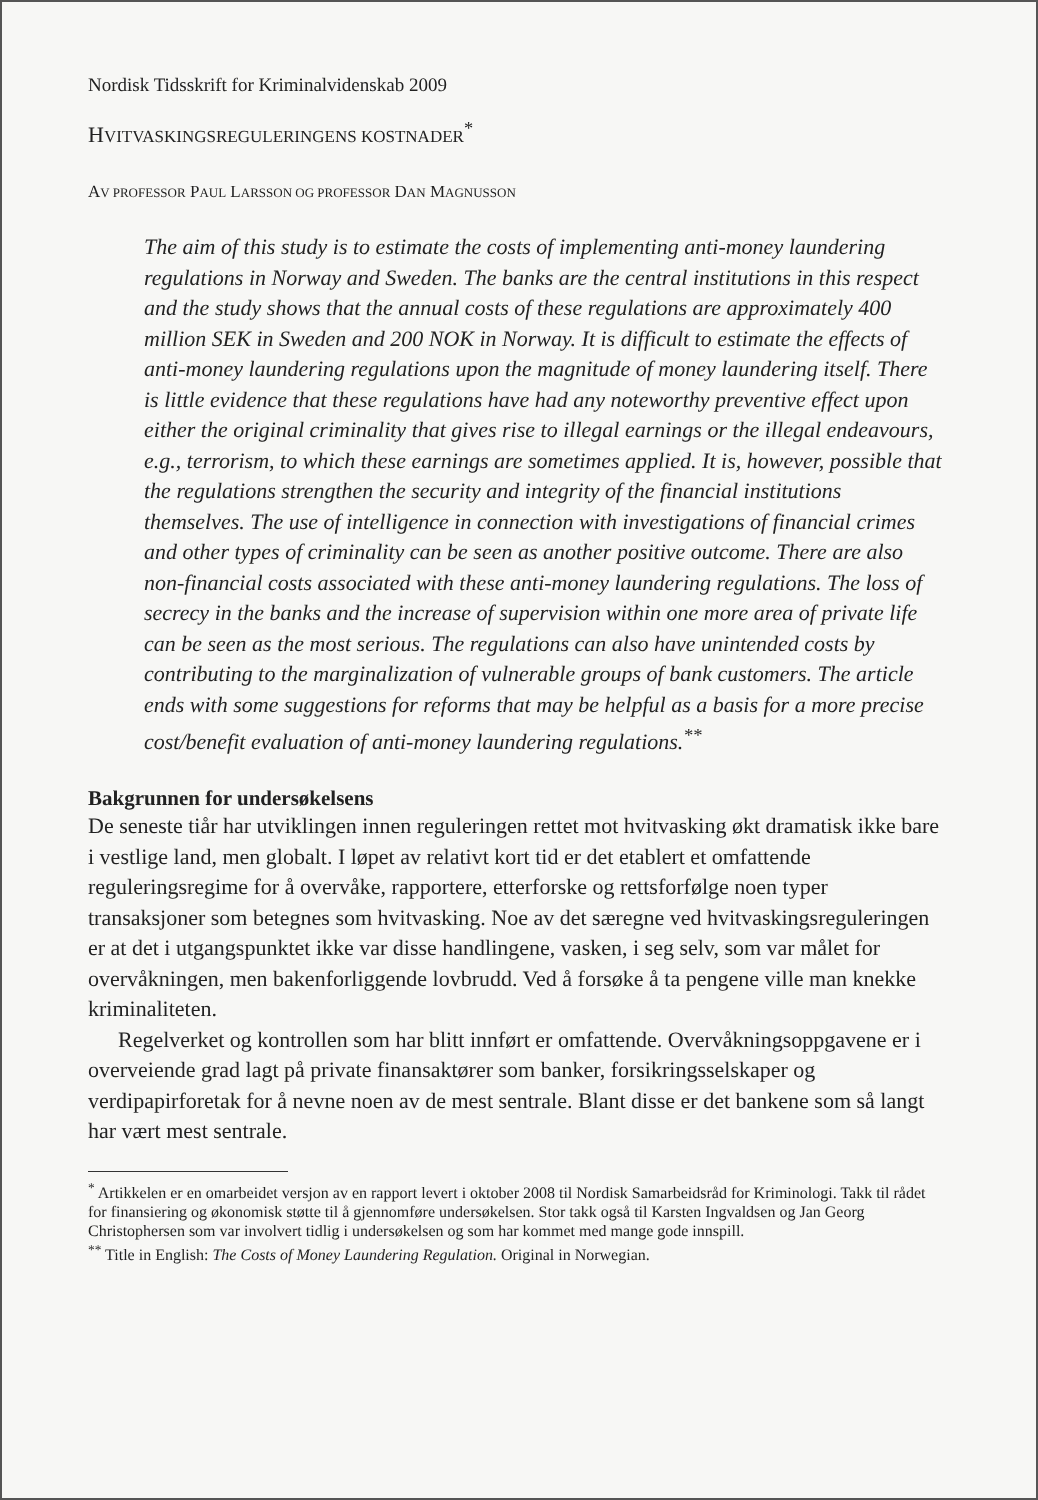Nordisk Tidsskrift for Kriminalvidenskab 2009
HVITVASKINGSREGULERINGENS KOSTNADER<sup>*</sup>
AV PROFESSOR PAUL LARSSON OG PROFESSOR DAN MAGNUSSON
The aim of this study is to estimate the costs of implementing anti-money laundering regulations in Norway and Sweden. The banks are the central institutions in this respect and the study shows that the annual costs of these regulations are approximately 400 million SEK in Sweden and 200 NOK in Norway. It is difficult to estimate the effects of anti-money laundering regulations upon the magnitude of money laundering itself. There is little evidence that these regulations have had any noteworthy preventive effect upon either the original criminality that gives rise to illegal earnings or the illegal endeavours, e.g., terrorism, to which these earnings are sometimes applied. It is, however, possible that the regulations strengthen the security and integrity of the financial institutions themselves. The use of intelligence in connection with investigations of financial crimes and other types of criminality can be seen as another positive outcome. There are also non-financial costs associated with these anti-money laundering regulations. The loss of secrecy in the banks and the increase of supervision within one more area of private life can be seen as the most serious. The regulations can also have unintended costs by contributing to the marginalization of vulnerable groups of bank customers. The article ends with some suggestions for reforms that may be helpful as a basis for a more precise cost/benefit evaluation of anti-money laundering regulations.<sup>**</sup>
Bakgrunnen for undersøkelsens
De seneste tiår har utviklingen innen reguleringen rettet mot hvitvasking økt dramatisk ikke bare i vestlige land, men globalt. I løpet av relativt kort tid er det etablert et omfattende reguleringsregime for å overvåke, rapportere, etterforske og rettsforfølge noen typer transaksjoner som betegnes som hvitvasking. Noe av det særegne ved hvitvaskingsreguleringen er at det i utgangspunktet ikke var disse handlingene, vasken, i seg selv, som var målet for overvåkningen, men bakenforliggende lovbrudd. Ved å forsøke å ta pengene ville man knekke kriminaliteten.
Regelverket og kontrollen som har blitt innført er omfattende. Overvåkningsoppgavene er i overveiende grad lagt på private finansaktører som banker, forsikringsselskaper og verdipapirforetak for å nevne noen av de mest sentrale. Blant disse er det bankene som så langt har vært mest sentrale.
<sup>*</sup> Artikkelen er en omarbeidet versjon av en rapport levert i oktober 2008 til Nordisk Samarbeidsråd for Kriminologi. Takk til rådet for finansiering og økonomisk støtte til å gjennomføre undersøkelsen. Stor takk også til Karsten Ingvaldsen og Jan Georg Christophersen som var involvert tidlig i undersøkelsen og som har kommet med mange gode innspill.
<sup>**</sup> Title in English: The Costs of Money Laundering Regulation. Original in Norwegian.